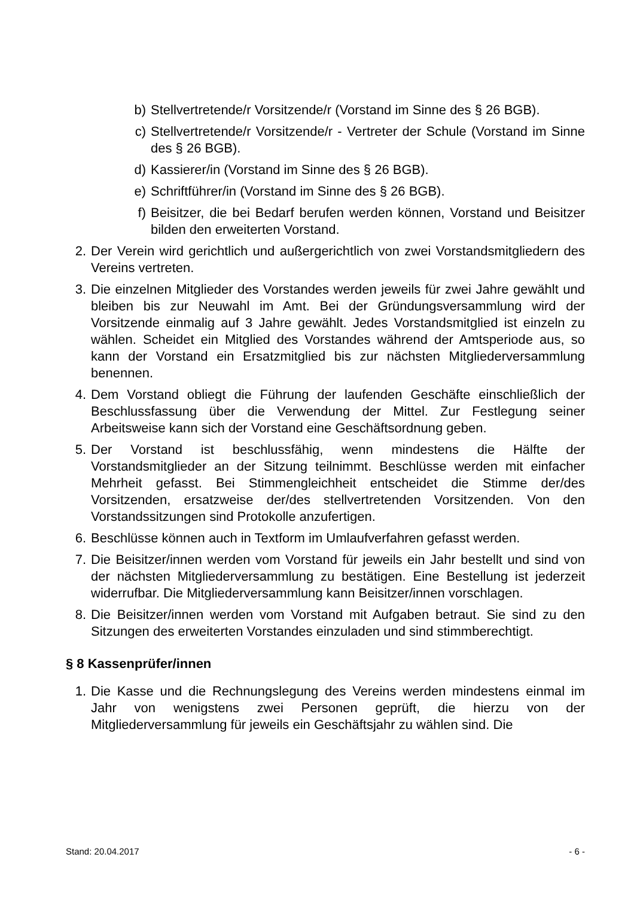b) Stellvertretende/r Vorsitzende/r (Vorstand im Sinne des § 26 BGB).
c) Stellvertretende/r Vorsitzende/r - Vertreter der Schule (Vorstand im Sinne des § 26 BGB).
d) Kassierer/in (Vorstand im Sinne des § 26 BGB).
e) Schriftführer/in (Vorstand im Sinne des § 26 BGB).
f) Beisitzer, die bei Bedarf berufen werden können, Vorstand und Beisitzer bilden den erweiterten Vorstand.
2. Der Verein wird gerichtlich und außergerichtlich von zwei Vorstandsmitgliedern des Vereins vertreten.
3. Die einzelnen Mitglieder des Vorstandes werden jeweils für zwei Jahre gewählt und bleiben bis zur Neuwahl im Amt. Bei der Gründungsversammlung wird der Vorsitzende einmalig auf 3 Jahre gewählt. Jedes Vorstandsmitglied ist einzeln zu wählen. Scheidet ein Mitglied des Vorstandes während der Amtsperiode aus, so kann der Vorstand ein Ersatzmitglied bis zur nächsten Mitgliederversammlung benennen.
4. Dem Vorstand obliegt die Führung der laufenden Geschäfte einschließlich der Beschlussfassung über die Verwendung der Mittel. Zur Festlegung seiner Arbeitsweise kann sich der Vorstand eine Geschäftsordnung geben.
5. Der Vorstand ist beschlussfähig, wenn mindestens die Hälfte der Vorstandsmitglieder an der Sitzung teilnimmt. Beschlüsse werden mit einfacher Mehrheit gefasst. Bei Stimmengleichheit entscheidet die Stimme der/des Vorsitzenden, ersatzweise der/des stellvertretenden Vorsitzenden. Von den Vorstandssitzungen sind Protokolle anzufertigen.
6. Beschlüsse können auch in Textform im Umlaufverfahren gefasst werden.
7. Die Beisitzer/innen werden vom Vorstand für jeweils ein Jahr bestellt und sind von der nächsten Mitgliederversammlung zu bestätigen. Eine Bestellung ist jederzeit widerrufbar. Die Mitgliederversammlung kann Beisitzer/innen vorschlagen.
8. Die Beisitzer/innen werden vom Vorstand mit Aufgaben betraut. Sie sind zu den Sitzungen des erweiterten Vorstandes einzuladen und sind stimmberechtigt.
§ 8 Kassenprüfer/innen
1. Die Kasse und die Rechnungslegung des Vereins werden mindestens einmal im Jahr von wenigstens zwei Personen geprüft, die hierzu von der Mitgliederversammlung für jeweils ein Geschäftsjahr zu wählen sind. Die
Stand: 20.04.2017 - 6 -